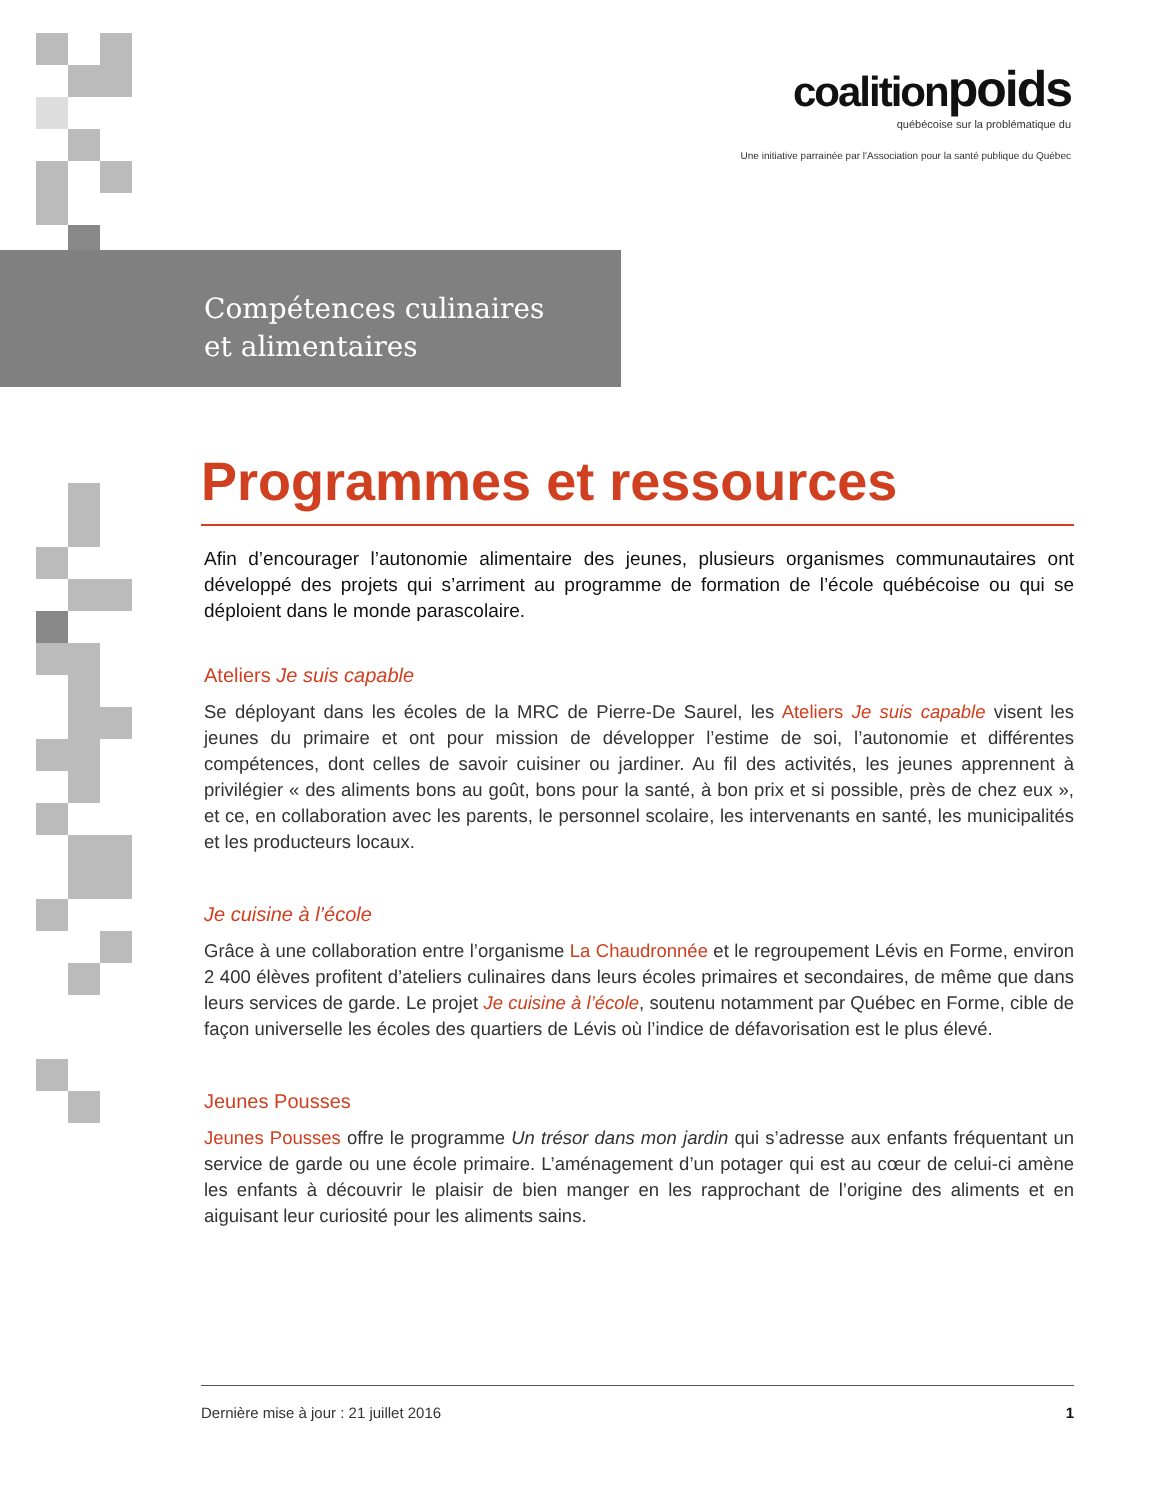coalitionpoids
québécoise sur la problématique du
Une initiative parrainée par l'Association pour la santé publique du Québec
Compétences culinaires
et alimentaires
Programmes et ressources
Afin d’encourager l’autonomie alimentaire des jeunes, plusieurs organismes communautaires ont développé des projets qui s’arriment au programme de formation de l’école québécoise ou qui se déploient dans le monde parascolaire.
Ateliers Je suis capable
Se déployant dans les écoles de la MRC de Pierre-De Saurel, les Ateliers Je suis capable visent les jeunes du primaire et ont pour mission de développer l’estime de soi, l’autonomie et différentes compétences, dont celles de savoir cuisiner ou jardiner. Au fil des activités, les jeunes apprennent à privilégier « des aliments bons au goût, bons pour la santé, à bon prix et si possible, près de chez eux », et ce, en collaboration avec les parents, le personnel scolaire, les intervenants en santé, les municipalités et les producteurs locaux.
Je cuisine à l’école
Grâce à une collaboration entre l’organisme La Chaudronnée et le regroupement Lévis en Forme, environ 2 400 élèves profitent d’ateliers culinaires dans leurs écoles primaires et secondaires, de même que dans leurs services de garde. Le projet Je cuisine à l’école, soutenu notamment par Québec en Forme, cible de façon universelle les écoles des quartiers de Lévis où l’indice de défavorisation est le plus élevé.
Jeunes Pousses
Jeunes Pousses offre le programme Un trésor dans mon jardin qui s’adresse aux enfants fréquentant un service de garde ou une école primaire. L’aménagement d’un potager qui est au cœur de celui-ci amène les enfants à découvrir le plaisir de bien manger en les rapprochant de l’origine des aliments et en aiguisant leur curiosité pour les aliments sains.
Dernière mise à jour : 21 juillet 2016 1